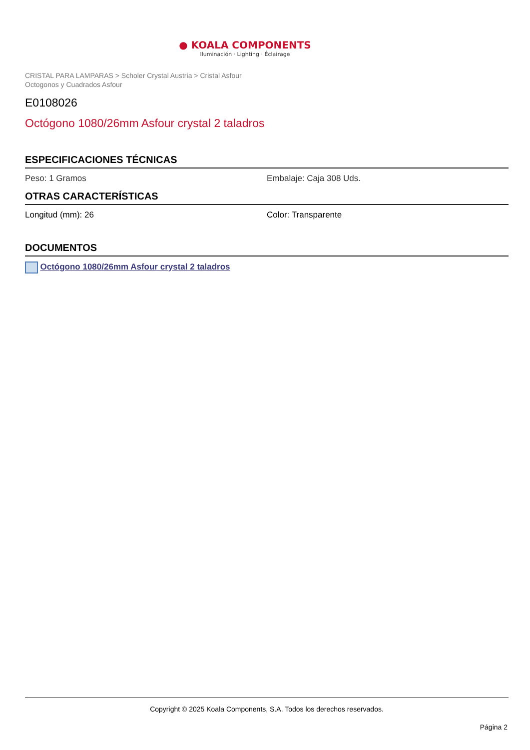● KOALA COMPONENTS
Iluminación · Lighting · Éclairage
CRISTAL PARA LAMPARAS > Scholer Crystal Austria > Cristal Asfour
Octogonos y Cuadrados Asfour
E0108026
Octógono 1080/26mm Asfour crystal 2 taladros
ESPECIFICACIONES TÉCNICAS
Peso: 1 Gramos Embalaje: Caja 308 Uds.
OTRAS CARACTERÍSTICAS
Longitud (mm): 26 Color: Transparente
DOCUMENTOS
Octógono 1080/26mm Asfour crystal 2 taladros
Copyright © 2025 Koala Components, S.A. Todos los derechos reservados.
Página 2